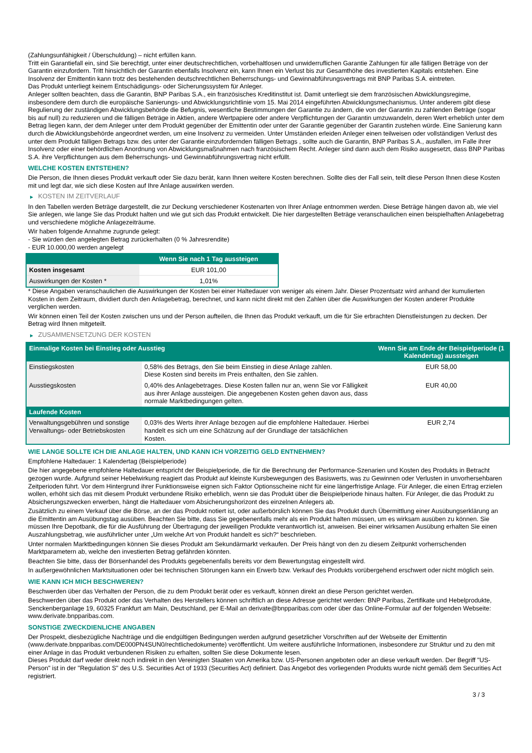(Zahlungsunfähigkeit / Überschuldung) – nicht erfüllen kann.
Tritt ein Garantiefall ein, sind Sie berechtigt, unter einer deutschrechtlichen, vorbehaltlosen und unwiderruflichen Garantie Zahlungen für alle fälligen Beträge von der Garantin einzufordern. Tritt hinsichtlich der Garantin ebenfalls Insolvenz ein, kann Ihnen ein Verlust bis zur Gesamthöhe des investierten Kapitals entstehen. Eine Insolvenz der Emittentin kann trotz des bestehenden deutschrechtlichen Beherrschungs- und Gewinnabführungsvertrags mit BNP Paribas S.A. eintreten.
Das Produkt unterliegt keinem Entschädigungs- oder Sicherungssystem für Anleger.
Anleger sollten beachten, dass die Garantin, BNP Paribas S.A., ein französisches Kreditinstitut ist. Damit unterliegt sie dem französischen Abwicklungsregime, insbesondere dem durch die europäische Sanierungs- und Abwicklungsrichtlinie vom 15. Mai 2014 eingeführten Abwicklungsmechanismus. Unter anderem gibt diese Regulierung der zuständigen Abwicklungsbehörde die Befugnis, wesentliche Bestimmungen der Garantie zu ändern, die von der Garantin zu zahlenden Beträge (sogar bis auf null) zu reduzieren und die fälligen Beträge in Aktien, andere Wertpapiere oder andere Verpflichtungen der Garantin umzuwandeln, deren Wert erheblich unter dem Betrag liegen kann, der dem Anleger unter dem Produkt gegenüber der Emittentin oder unter der Garantie gegenüber der Garantin zustehen würde. Eine Sanierung kann durch die Abwicklungsbehörde angeordnet werden, um eine Insolvenz zu vermeiden. Unter Umständen erleiden Anleger einen teilweisen oder vollständigen Verlust des unter dem Produkt fälligen Betrags bzw. des unter der Garantie einzufordernden fälligen Betrags , sollte auch die Garantin, BNP Paribas S.A., ausfallen, im Falle ihrer Insolvenz oder einer behördlichen Anordnung von Abwicklungsmaßnahmen nach französischem Recht. Anleger sind dann auch dem Risiko ausgesetzt, dass BNP Paribas S.A. ihre Verpflichtungen aus dem Beherrschungs- und Gewinnabführungsvertrag nicht erfüllt.
WELCHE KOSTEN ENTSTEHEN?
Die Person, die Ihnen dieses Produkt verkauft oder Sie dazu berät, kann Ihnen weitere Kosten berechnen. Sollte dies der Fall sein, teilt diese Person Ihnen diese Kosten mit und legt dar, wie sich diese Kosten auf Ihre Anlage auswirken werden.
▶ KOSTEN IM ZEITVERLAUF
In den Tabellen werden Beträge dargestellt, die zur Deckung verschiedener Kostenarten von Ihrer Anlage entnommen werden. Diese Beträge hängen davon ab, wie viel Sie anlegen, wie lange Sie das Produkt halten und wie gut sich das Produkt entwickelt. Die hier dargestellten Beträge veranschaulichen einen beispielhaften Anlagebetrag und verschiedene mögliche Anlagezeiträume.
Wir haben folgende Annahme zugrunde gelegt:
- Sie würden den angelegten Betrag zurückerhalten (0 % Jahresrendite)
- EUR 10.000,00 werden angelegt
| | Wenn Sie nach 1 Tag aussteigen |
| --- | --- |
| Kosten insgesamt | EUR 101,00 |
| Auswirkungen der Kosten * | 1,01% |
* Diese Angaben veranschaulichen die Auswirkungen der Kosten bei einer Haltedauer von weniger als einem Jahr. Dieser Prozentsatz wird anhand der kumulierten Kosten in dem Zeitraum, dividiert durch den Anlagebetrag, berechnet, und kann nicht direkt mit den Zahlen über die Auswirkungen der Kosten anderer Produkte verglichen werden.
Wir können einen Teil der Kosten zwischen uns und der Person aufteilen, die Ihnen das Produkt verkauft, um die für Sie erbrachten Dienstleistungen zu decken. Der Betrag wird Ihnen mitgeteilt.
▶ ZUSAMMENSETZUNG DER KOSTEN
| Einmalige Kosten bei Einstieg oder Ausstieg | | Wenn Sie am Ende der Beispielperiode (1 Kalendertag) aussteigen |
| --- | --- | --- |
| Einstiegskosten | 0,58% des Betrags, den Sie beim Einstieg in diese Anlage zahlen. Diese Kosten sind bereits im Preis enthalten, den Sie zahlen. | EUR 58,00 |
| Ausstiegskosten | 0,40% des Anlagebetrages. Diese Kosten fallen nur an, wenn Sie vor Fälligkeit aus ihrer Anlage aussteigen. Die angegebenen Kosten gehen davon aus, dass normale Marktbedingungen gelten. | EUR 40,00 |
| Laufende Kosten | | |
| Verwaltungsgebühren und sonstige Verwaltungs- oder Betriebskosten | 0,03% des Werts ihrer Anlage bezogen auf die empfohlene Haltedauer. Hierbei handelt es sich um eine Schätzung auf der Grundlage der tatsächlichen Kosten. | EUR 2,74 |
WIE LANGE SOLLTE ICH DIE ANLAGE HALTEN, UND KANN ICH VORZEITIG GELD ENTNEHMEN?
Empfohlene Haltedauer: 1 Kalendertag (Beispielperiode)
Die hier angegebene empfohlene Haltedauer entspricht der Beispielperiode, die für die Berechnung der Performance-Szenarien und Kosten des Produkts in Betracht gezogen wurde. Aufgrund seiner Hebelwirkung reagiert das Produkt auf kleinste Kursbewegungen des Basiswerts, was zu Gewinnen oder Verlusten in unvorhersehbaren Zeitperioden führt. Vor dem Hintergrund ihrer Funktionsweise eignen sich Faktor Optionsscheine nicht für eine längerfristige Anlage. Für Anleger, die einen Ertrag erzielen wollen, erhöht sich das mit diesem Produkt verbundene Risiko erheblich, wenn sie das Produkt über die Beispielperiode hinaus halten. Für Anleger, die das Produkt zu Absicherungszwecken erwerben, hängt die Haltedauer vom Absicherungshorizont des einzelnen Anlegers ab.
Zusätzlich zu einem Verkauf über die Börse, an der das Produkt notiert ist, oder außerbörslich können Sie das Produkt durch Übermittlung einer Ausübungserklärung an die Emittentin am Ausübungstag ausüben. Beachten Sie bitte, dass Sie gegebenenfalls mehr als ein Produkt halten müssen, um es wirksam ausüben zu können. Sie müssen Ihre Depotbank, die für die Ausführung der Übertragung der jeweiligen Produkte verantwortlich ist, anweisen. Bei einer wirksamen Ausübung erhalten Sie einen Auszahlungsbetrag, wie ausführlicher unter „Um welche Art von Produkt handelt es sich?“ beschrieben.
Unter normalen Marktbedingungen können Sie dieses Produkt am Sekundärmarkt verkaufen. Der Preis hängt von den zu diesem Zeitpunkt vorherrschenden Marktparametern ab, welche den investierten Betrag gefährden könnten.
Beachten Sie bitte, dass der Börsenhandel des Produkts gegebenenfalls bereits vor dem Bewertungstag eingestellt wird.
In außergewöhnlichen Marktsituationen oder bei technischen Störungen kann ein Erwerb bzw. Verkauf des Produkts vorübergehend erschwert oder nicht möglich sein.
WIE KANN ICH MICH BESCHWEREN?
Beschwerden über das Verhalten der Person, die zu dem Produkt berät oder es verkauft, können direkt an diese Person gerichtet werden.
Beschwerden über das Produkt oder das Verhalten des Herstellers können schriftlich an diese Adresse gerichtet werden: BNP Paribas, Zertifikate und Hebelprodukte, Senckenberganlage 19, 60325 Frankfurt am Main, Deutschland, per E-Mail an derivate@bnpparibas.com oder über das Online-Formular auf der folgenden Webseite: www.derivate.bnpparibas.com.
SONSTIGE ZWECKDIENLICHE ANGABEN
Der Prospekt, diesbezügliche Nachträge und die endgültigen Bedingungen werden aufgrund gesetzlicher Vorschriften auf der Webseite der Emittentin (www.derivate.bnpparibas.com/DE000PN4SUN0/rechtlichedokumente) veröffentlicht. Um weitere ausführliche Informationen, insbesondere zur Struktur und zu den mit einer Anlage in das Produkt verbundenen Risiken zu erhalten, sollten Sie diese Dokumente lesen.
Dieses Produkt darf weder direkt noch indirekt in den Vereinigten Staaten von Amerika bzw. US-Personen angeboten oder an diese verkauft werden. Der Begriff "US-Person" ist in der "Regulation S" des U.S. Securities Act of 1933 (Securities Act) definiert. Das Angebot des vorliegenden Produkts wurde nicht gemäß dem Securities Act registriert.
3 / 3